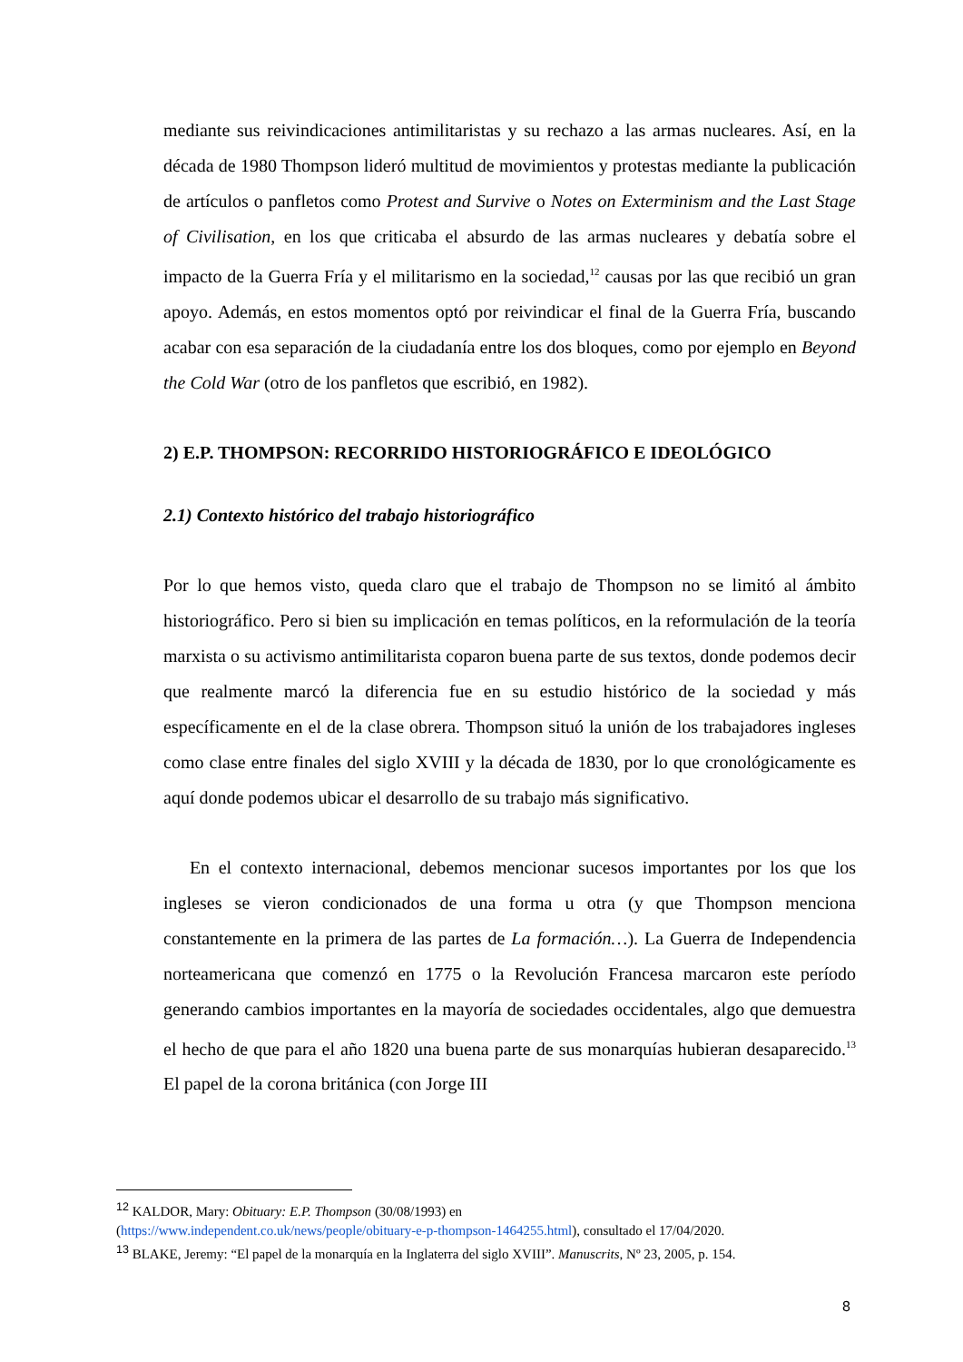mediante sus reivindicaciones antimilitaristas y su rechazo a las armas nucleares. Así, en la década de 1980 Thompson lideró multitud de movimientos y protestas mediante la publicación de artículos o panfletos como Protest and Survive o Notes on Exterminism and the Last Stage of Civilisation, en los que criticaba el absurdo de las armas nucleares y debatía sobre el impacto de la Guerra Fría y el militarismo en la sociedad,<sup>12</sup> causas por las que recibió un gran apoyo. Además, en estos momentos optó por reivindicar el final de la Guerra Fría, buscando acabar con esa separación de la ciudadanía entre los dos bloques, como por ejemplo en Beyond the Cold War (otro de los panfletos que escribió, en 1982).
2) E.P. THOMPSON: RECORRIDO HISTORIOGRÁFICO E IDEOLÓGICO
2.1) Contexto histórico del trabajo historiográfico
Por lo que hemos visto, queda claro que el trabajo de Thompson no se limitó al ámbito historiográfico. Pero si bien su implicación en temas políticos, en la reformulación de la teoría marxista o su activismo antimilitarista coparon buena parte de sus textos, donde podemos decir que realmente marcó la diferencia fue en su estudio histórico de la sociedad y más específicamente en el de la clase obrera. Thompson situó la unión de los trabajadores ingleses como clase entre finales del siglo XVIII y la década de 1830, por lo que cronológicamente es aquí donde podemos ubicar el desarrollo de su trabajo más significativo.
En el contexto internacional, debemos mencionar sucesos importantes por los que los ingleses se vieron condicionados de una forma u otra (y que Thompson menciona constantemente en la primera de las partes de La formación…). La Guerra de Independencia norteamericana que comenzó en 1775 o la Revolución Francesa marcaron este período generando cambios importantes en la mayoría de sociedades occidentales, algo que demuestra el hecho de que para el año 1820 una buena parte de sus monarquías hubieran desaparecido.<sup>13</sup> El papel de la corona británica (con Jorge III
<sup>12</sup> KALDOR, Mary: Obituary: E.P. Thompson (30/08/1993) en
(https://www.independent.co.uk/news/people/obituary-e-p-thompson-1464255.html), consultado el 17/04/2020.
<sup>13</sup> BLAKE, Jeremy: “El papel de la monarquía en la Inglaterra del siglo XVIII”. Manuscrits, Nº 23, 2005, p. 154.
8